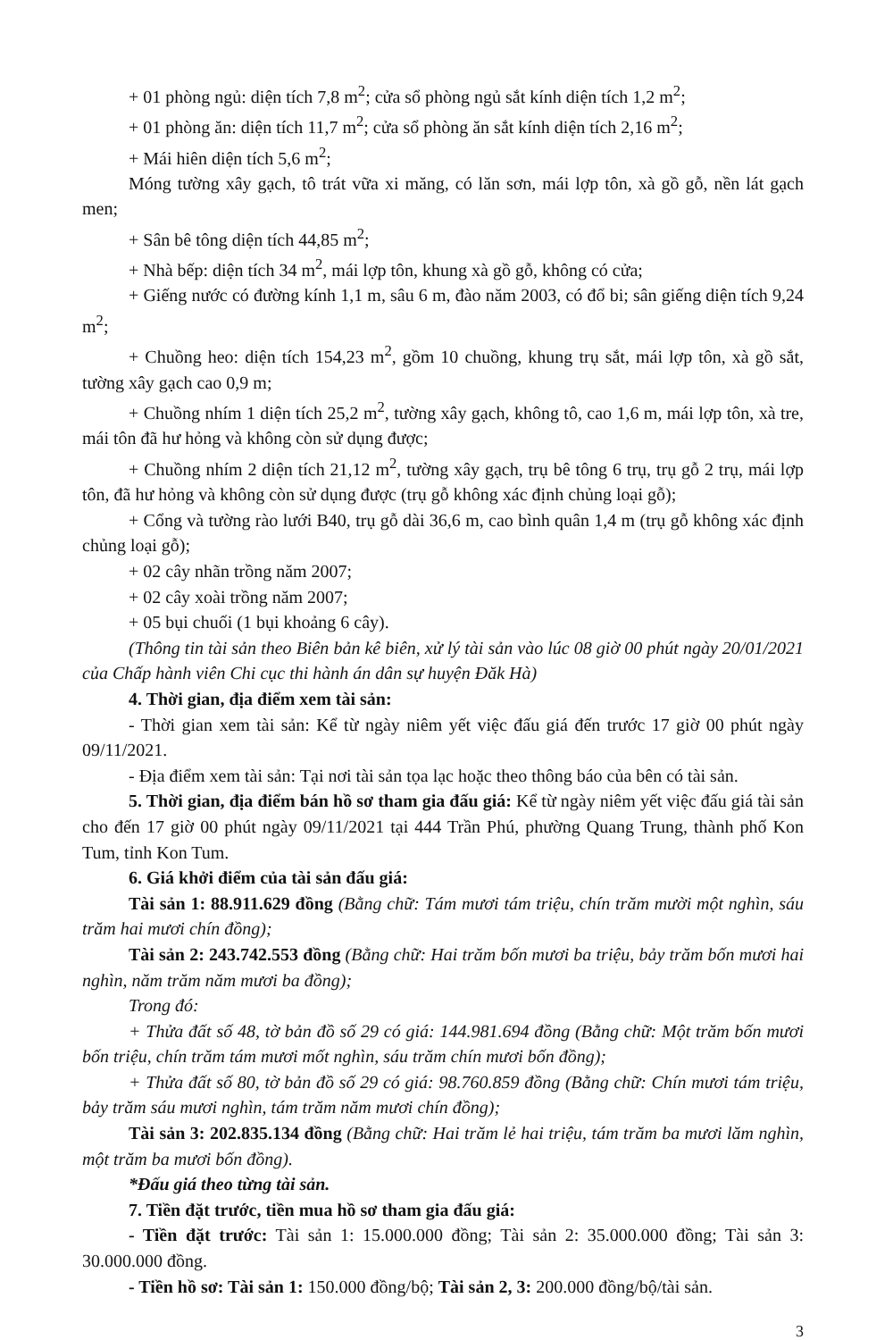+ 01 phòng ngủ: diện tích 7,8 m<sup>2</sup>; cửa sổ phòng ngủ sắt kính diện tích 1,2 m<sup>2</sup>;
+ 01 phòng ăn: diện tích 11,7 m<sup>2</sup>; cửa sổ phòng ăn sắt kính diện tích 2,16 m<sup>2</sup>;
+ Mái hiên diện tích 5,6 m<sup>2</sup>;
Móng tường xây gạch, tô trát vữa xi măng, có lăn sơn, mái lợp tôn, xà gồ gỗ, nền lát gạch men;
+ Sân bê tông diện tích 44,85 m<sup>2</sup>;
+ Nhà bếp: diện tích 34 m<sup>2</sup>, mái lợp tôn, khung xà gồ gỗ, không có cửa;
+ Giếng nước có đường kính 1,1 m, sâu 6 m, đào năm 2003, có đổ bi; sân giếng diện tích 9,24 m<sup>2</sup>;
+ Chuồng heo: diện tích 154,23 m<sup>2</sup>, gồm 10 chuồng, khung trụ sắt, mái lợp tôn, xà gồ sắt, tường xây gạch cao 0,9 m;
+ Chuồng nhím 1 diện tích 25,2 m<sup>2</sup>, tường xây gạch, không tô, cao 1,6 m, mái lợp tôn, xà tre, mái tôn đã hư hỏng và không còn sử dụng được;
+ Chuồng nhím 2 diện tích 21,12 m<sup>2</sup>, tường xây gạch, trụ bê tông 6 trụ, trụ gỗ 2 trụ, mái lợp tôn, đã hư hỏng và không còn sử dụng được (trụ gỗ không xác định chủng loại gỗ);
+ Cổng và tường rào lưới B40, trụ gỗ dài 36,6 m, cao bình quân 1,4 m (trụ gỗ không xác định chủng loại gỗ);
+ 02 cây nhãn trồng năm 2007;
+ 02 cây xoài trồng năm 2007;
+ 05 bụi chuối (1 bụi khoảng 6 cây).
(Thông tin tài sản theo Biên bản kê biên, xử lý tài sản vào lúc 08 giờ 00 phút ngày 20/01/2021 của Chấp hành viên Chi cục thi hành án dân sự huyện Đăk Hà)
4. Thời gian, địa điểm xem tài sản:
- Thời gian xem tài sản: Kể từ ngày niêm yết việc đấu giá đến trước 17 giờ 00 phút ngày 09/11/2021.
- Địa điểm xem tài sản: Tại nơi tài sản tọa lạc hoặc theo thông báo của bên có tài sản.
5. Thời gian, địa điểm bán hồ sơ tham gia đấu giá: Kể từ ngày niêm yết việc đấu giá tài sản cho đến 17 giờ 00 phút ngày 09/11/2021 tại 444 Trần Phú, phường Quang Trung, thành phố Kon Tum, tỉnh Kon Tum.
6. Giá khởi điểm của tài sản đấu giá:
Tài sản 1: 88.911.629 đồng (Bằng chữ: Tám mươi tám triệu, chín trăm mười một nghìn, sáu trăm hai mươi chín đồng);
Tài sản 2: 243.742.553 đồng (Bằng chữ: Hai trăm bốn mươi ba triệu, bảy trăm bốn mươi hai nghìn, năm trăm năm mươi ba đồng);
Trong đó:
+ Thửa đất số 48, tờ bản đồ số 29 có giá: 144.981.694 đồng (Bằng chữ: Một trăm bốn mươi bốn triệu, chín trăm tám mươi mốt nghìn, sáu trăm chín mươi bốn đồng);
+ Thửa đất số 80, tờ bản đồ số 29 có giá: 98.760.859 đồng (Bằng chữ: Chín mươi tám triệu, bảy trăm sáu mươi nghìn, tám trăm năm mươi chín đồng);
Tài sản 3: 202.835.134 đồng (Bằng chữ: Hai trăm lẻ hai triệu, tám trăm ba mươi lăm nghìn, một trăm ba mươi bốn đồng).
*Đấu giá theo từng tài sản.
7. Tiền đặt trước, tiền mua hồ sơ tham gia đấu giá:
- Tiền đặt trước: Tài sản 1: 15.000.000 đồng; Tài sản 2: 35.000.000 đồng; Tài sản 3: 30.000.000 đồng.
- Tiền hồ sơ: Tài sản 1: 150.000 đồng/bộ; Tài sản 2, 3: 200.000 đồng/bộ/tài sản.
3